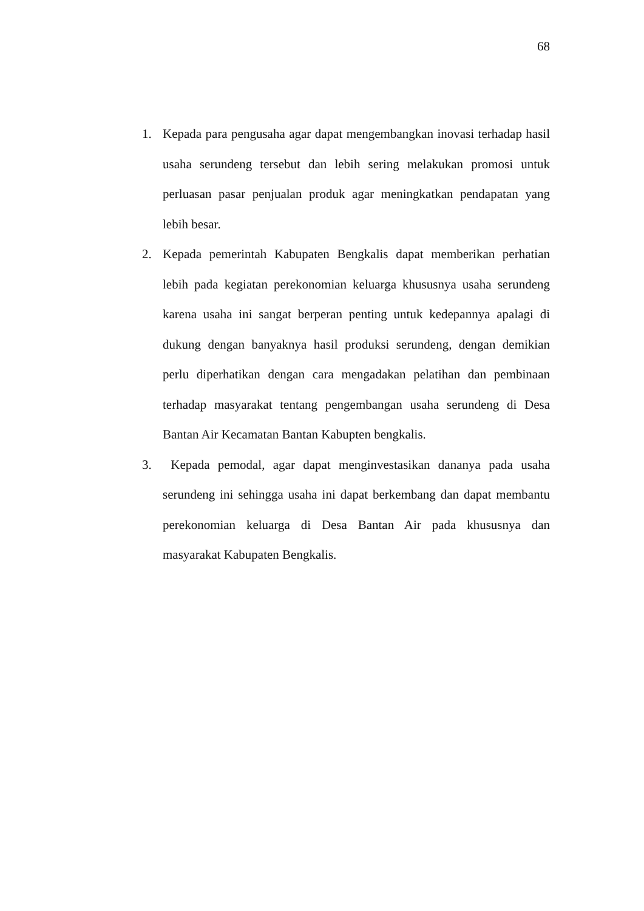68
1. Kepada para pengusaha agar dapat mengembangkan inovasi terhadap hasil usaha serundeng tersebut dan lebih sering melakukan promosi untuk perluasan pasar penjualan produk agar meningkatkan pendapatan yang lebih besar.
2. Kepada pemerintah Kabupaten Bengkalis dapat memberikan perhatian lebih pada kegiatan perekonomian keluarga khususnya usaha serundeng karena usaha ini sangat berperan penting untuk kedepannya apalagi di dukung dengan banyaknya hasil produksi serundeng, dengan demikian perlu diperhatikan dengan cara mengadakan pelatihan dan pembinaan terhadap masyarakat tentang pengembangan usaha serundeng di Desa Bantan Air Kecamatan Bantan Kabupten bengkalis.
3. Kepada pemodal, agar dapat menginvestasikan dananya pada usaha serundeng ini sehingga usaha ini dapat berkembang dan dapat membantu perekonomian keluarga di Desa Bantan Air pada khususnya dan masyarakat Kabupaten Bengkalis.